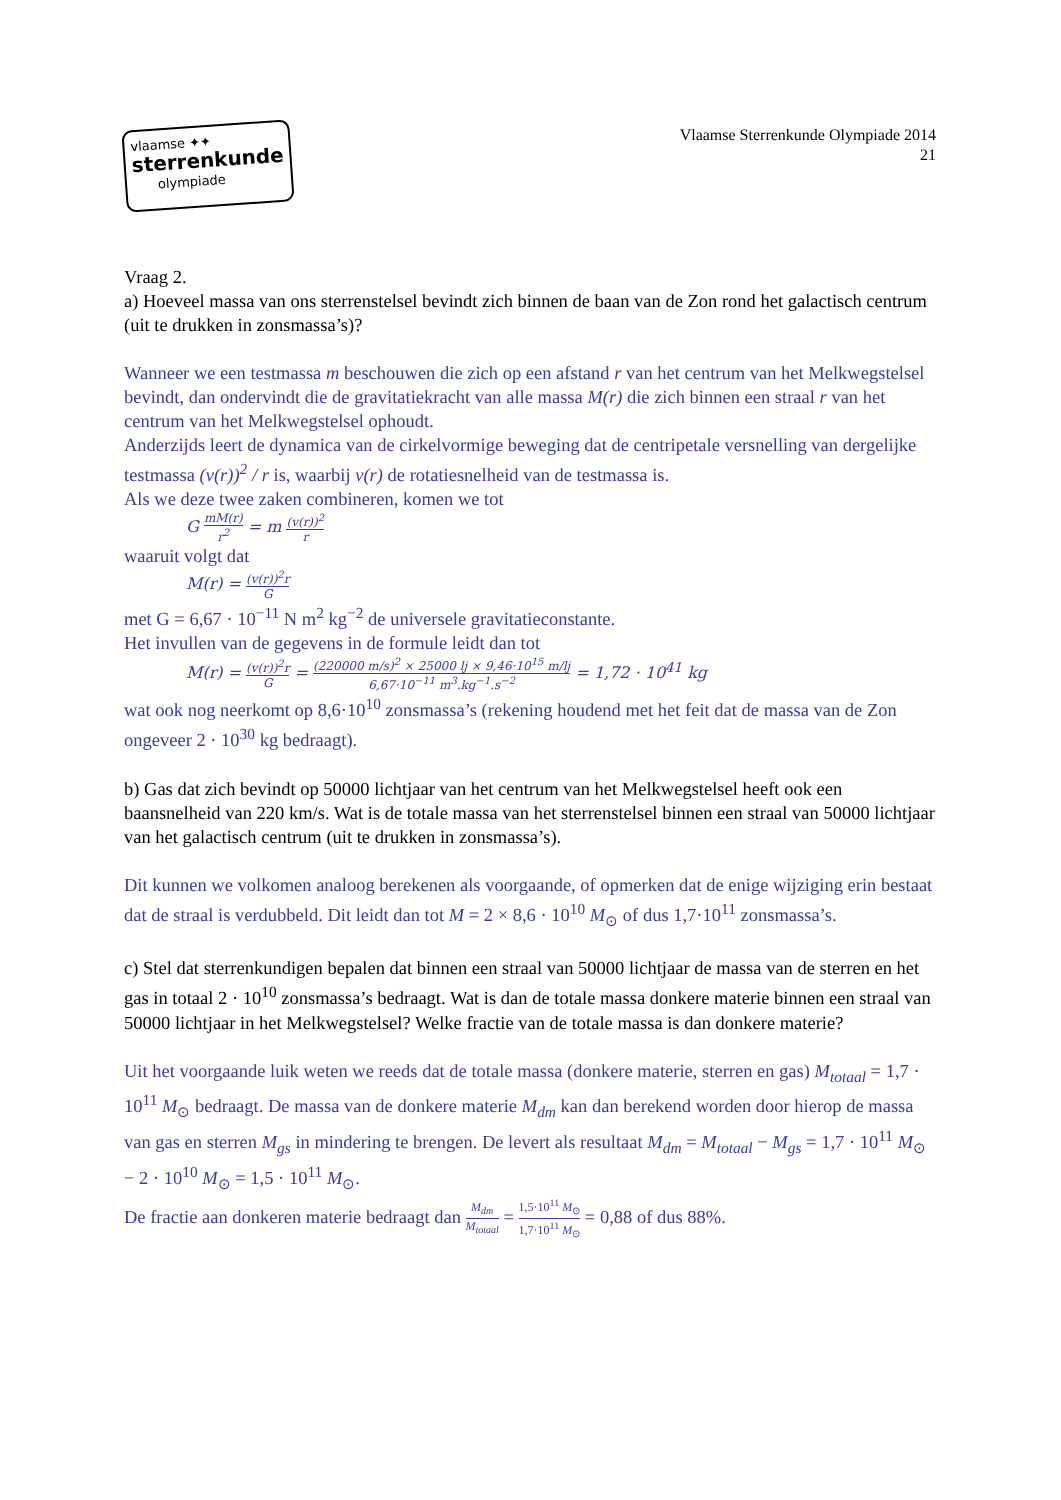vlaamse ✦✦
sterrenkunde
olympiade
Vlaamse Sterrenkunde Olympiade 2014
21
Vraag 2.
a) Hoeveel massa van ons sterrenstelsel bevindt zich binnen de baan van de Zon rond het galactisch centrum (uit te drukken in zonsmassa’s)?
Wanneer we een testmassa m beschouwen die zich op een afstand r van het centrum van het Melkwegstelsel bevindt, dan ondervindt die de gravitatiekracht van alle massa M(r) die zich binnen een straal r van het centrum van het Melkwegstelsel ophoudt.
Anderzijds leert de dynamica van de cirkelvormige beweging dat de centripetale versnelling van dergelijke testmassa (v(r))<sup>2</sup> / r is, waarbij v(r) de rotatiesnelheid van de testmassa is.
Als we deze twee zaken combineren, komen we tot
G mM(r) r<sup>2</sup> = m (v(r))<sup>2</sup> r
waaruit volgt dat
M(r) = (v(r))<sup>2</sup>r G
met G = 6,67 · 10<sup>−11</sup> N m<sup>2</sup> kg<sup>−2</sup> de universele gravitatieconstante.
Het invullen van de gegevens in de formule leidt dan tot
M(r) = (v(r))<sup>2</sup>r G = (220000 m/s)<sup>2</sup> × 25000 lj × 9,46·10<sup>15</sup> m/lj 6,67·10<sup>−11</sup> m<sup>3</sup>.kg<sup>−1</sup>.s<sup>−2</sup> = 1,72 · 10<sup>41</sup> kg
wat ook nog neerkomt op 8,6·10<sup>10</sup> zonsmassa’s (rekening houdend met het feit dat de massa van de Zon ongeveer 2 · 10<sup>30</sup> kg bedraagt).
b) Gas dat zich bevindt op 50000 lichtjaar van het centrum van het Melkwegstelsel heeft ook een baansnelheid van 220 km/s. Wat is de totale massa van het sterrenstelsel binnen een straal van 50000 lichtjaar van het galactisch centrum (uit te drukken in zonsmassa’s).
Dit kunnen we volkomen analoog berekenen als voorgaande, of opmerken dat de enige wijziging erin bestaat dat de straal is verdubbeld. Dit leidt dan tot M = 2 × 8,6 · 10<sup>10</sup> M<sub>⊙</sub> of dus 1,7·10<sup>11</sup> zonsmassa’s.
c) Stel dat sterrenkundigen bepalen dat binnen een straal van 50000 lichtjaar de massa van de sterren en het gas in totaal 2 · 10<sup>10</sup> zonsmassa’s bedraagt. Wat is dan de totale massa donkere materie binnen een straal van 50000 lichtjaar in het Melkwegstelsel? Welke fractie van de totale massa is dan donkere materie?
Uit het voorgaande luik weten we reeds dat de totale massa (donkere materie, sterren en gas) M<sub>totaal</sub> = 1,7 · 10<sup>11</sup> M<sub>⊙</sub> bedraagt. De massa van de donkere materie M<sub>dm</sub> kan dan berekend worden door hierop de massa van gas en sterren M<sub>gs</sub> in mindering te brengen. De levert als resultaat M<sub>dm</sub> = M<sub>totaal</sub> − M<sub>gs</sub> = 1,7 · 10<sup>11</sup> M<sub>⊙</sub> − 2 · 10<sup>10</sup> M<sub>⊙</sub> = 1,5 · 10<sup>11</sup> M<sub>⊙</sub>.
De fractie aan donkeren materie bedraagt dan M<sub>dm</sub> M<sub>totaal</sub> = 1,5·10<sup>11</sup> M<sub>⊙</sub> 1,7·10<sup>11</sup> M<sub>⊙</sub> = 0,88 of dus 88%.